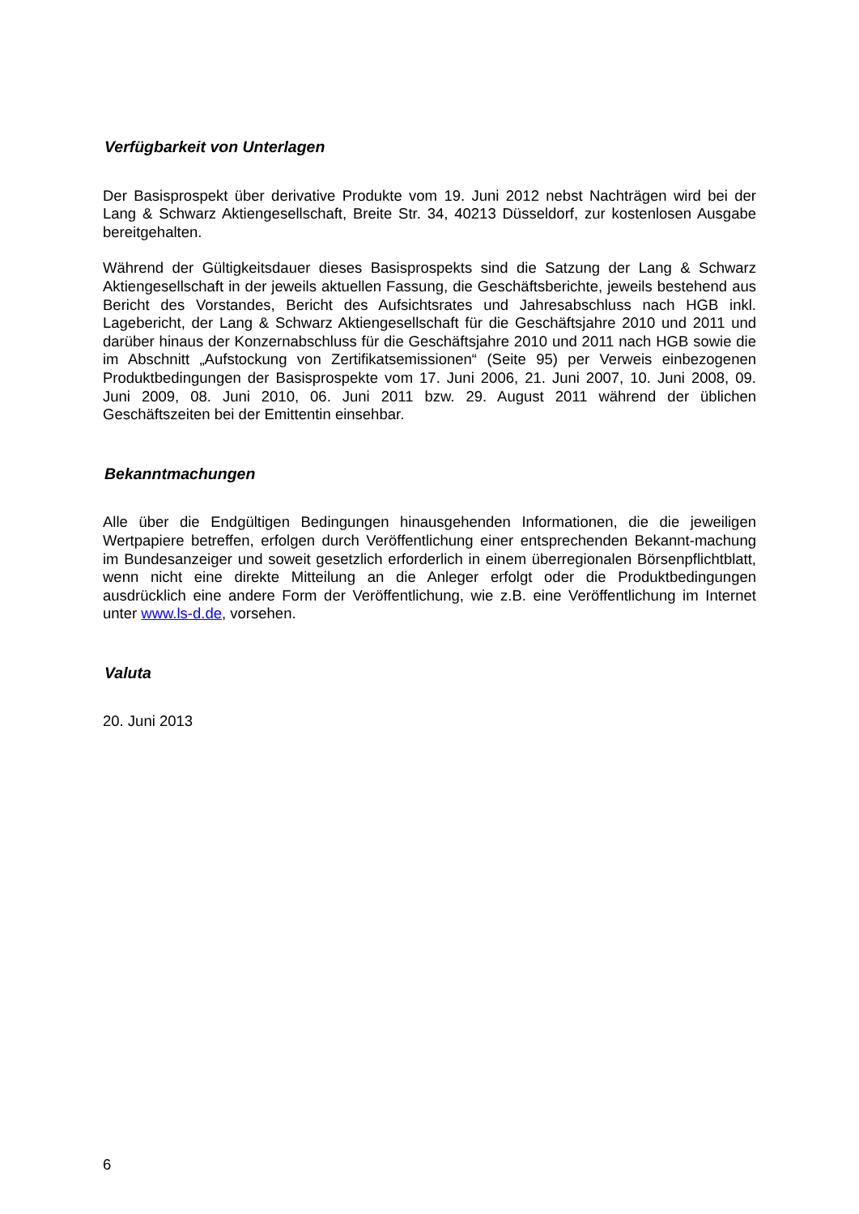Verfügbarkeit von Unterlagen
Der Basisprospekt über derivative Produkte vom 19. Juni 2012 nebst Nachträgen wird bei der Lang & Schwarz Aktiengesellschaft, Breite Str. 34, 40213 Düsseldorf, zur kostenlosen Ausgabe bereitgehalten.
Während der Gültigkeitsdauer dieses Basisprospekts sind die Satzung der Lang & Schwarz Aktiengesellschaft in der jeweils aktuellen Fassung, die Geschäftsberichte, jeweils bestehend aus Bericht des Vorstandes, Bericht des Aufsichtsrates und Jahresabschluss nach HGB inkl. Lagebericht, der Lang & Schwarz Aktiengesellschaft für die Geschäftsjahre 2010 und 2011 und darüber hinaus der Konzernabschluss für die Geschäftsjahre 2010 und 2011 nach HGB sowie die im Abschnitt „Aufstockung von Zertifikatsemissionen“ (Seite 95) per Verweis einbezogenen Produktbedingungen der Basisprospekte vom 17. Juni 2006, 21. Juni 2007, 10. Juni 2008, 09. Juni 2009, 08. Juni 2010, 06. Juni 2011 bzw. 29. August 2011 während der üblichen Geschäftszeiten bei der Emittentin einsehbar.
Bekanntmachungen
Alle über die Endgültigen Bedingungen hinausgehenden Informationen, die die jeweiligen Wertpapiere betreffen, erfolgen durch Veröffentlichung einer entsprechenden Bekannt-machung im Bundesanzeiger und soweit gesetzlich erforderlich in einem überregionalen Börsenpflichtblatt, wenn nicht eine direkte Mitteilung an die Anleger erfolgt oder die Produktbedingungen ausdrücklich eine andere Form der Veröffentlichung, wie z.B. eine Veröffentlichung im Internet unter www.ls-d.de, vorsehen.
Valuta
20. Juni 2013
6